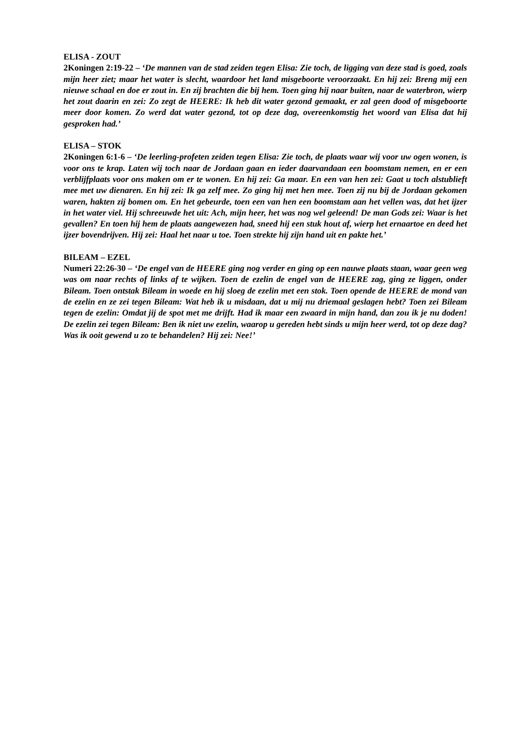ELISA - ZOUT
2Koningen 2:19-22 – ‘De mannen van de stad zeiden tegen Elisa: Zie toch, de ligging van deze stad is goed, zoals mijn heer ziet; maar het water is slecht, waardoor het land misgeboorte veroorzaakt. En hij zei: Breng mij een nieuwe schaal en doe er zout in. En zij brachten die bij hem. Toen ging hij naar buiten, naar de waterbron, wierp het zout daarin en zei: Zo zegt de HEERE: Ik heb dit water gezond gemaakt, er zal geen dood of misgeboorte meer door komen. Zo werd dat water gezond, tot op deze dag, overeenkomstig het woord van Elisa dat hij gesproken had.’
ELISA – STOK
2Koningen 6:1-6 – ‘De leerling-profeten zeiden tegen Elisa: Zie toch, de plaats waar wij voor uw ogen wonen, is voor ons te krap. Laten wij toch naar de Jordaan gaan en ieder daarvandaan een boomstam nemen, en er een verblijfplaats voor ons maken om er te wonen. En hij zei: Ga maar. En een van hen zei: Gaat u toch alstublieft mee met uw dienaren. En hij zei: Ik ga zelf mee. Zo ging hij met hen mee. Toen zij nu bij de Jordaan gekomen waren, hakten zij bomen om. En het gebeurde, toen een van hen een boomstam aan het vellen was, dat het ijzer in het water viel. Hij schreeuwde het uit: Ach, mijn heer, het was nog wel geleend! De man Gods zei: Waar is het gevallen? En toen hij hem de plaats aangewezen had, sneed hij een stuk hout af, wierp het ernaartoe en deed het ijzer bovendrijven. Hij zei: Haal het naar u toe. Toen strekte hij zijn hand uit en pakte het.’
BILEAM – EZEL
Numeri 22:26-30 – ‘De engel van de HEERE ging nog verder en ging op een nauwe plaats staan, waar geen weg was om naar rechts of links af te wijken. Toen de ezelin de engel van de HEERE zag, ging ze liggen, onder Bileam. Toen ontstak Bileam in woede en hij sloeg de ezelin met een stok. Toen opende de HEERE de mond van de ezelin en ze zei tegen Bileam: Wat heb ik u misdaan, dat u mij nu driemaal geslagen hebt? Toen zei Bileam tegen de ezelin: Omdat jij de spot met me drijft. Had ik maar een zwaard in mijn hand, dan zou ik je nu doden! De ezelin zei tegen Bileam: Ben ik niet uw ezelin, waarop u gereden hebt sinds u mijn heer werd, tot op deze dag? Was ik ooit gewend u zo te behandelen? Hij zei: Nee!’